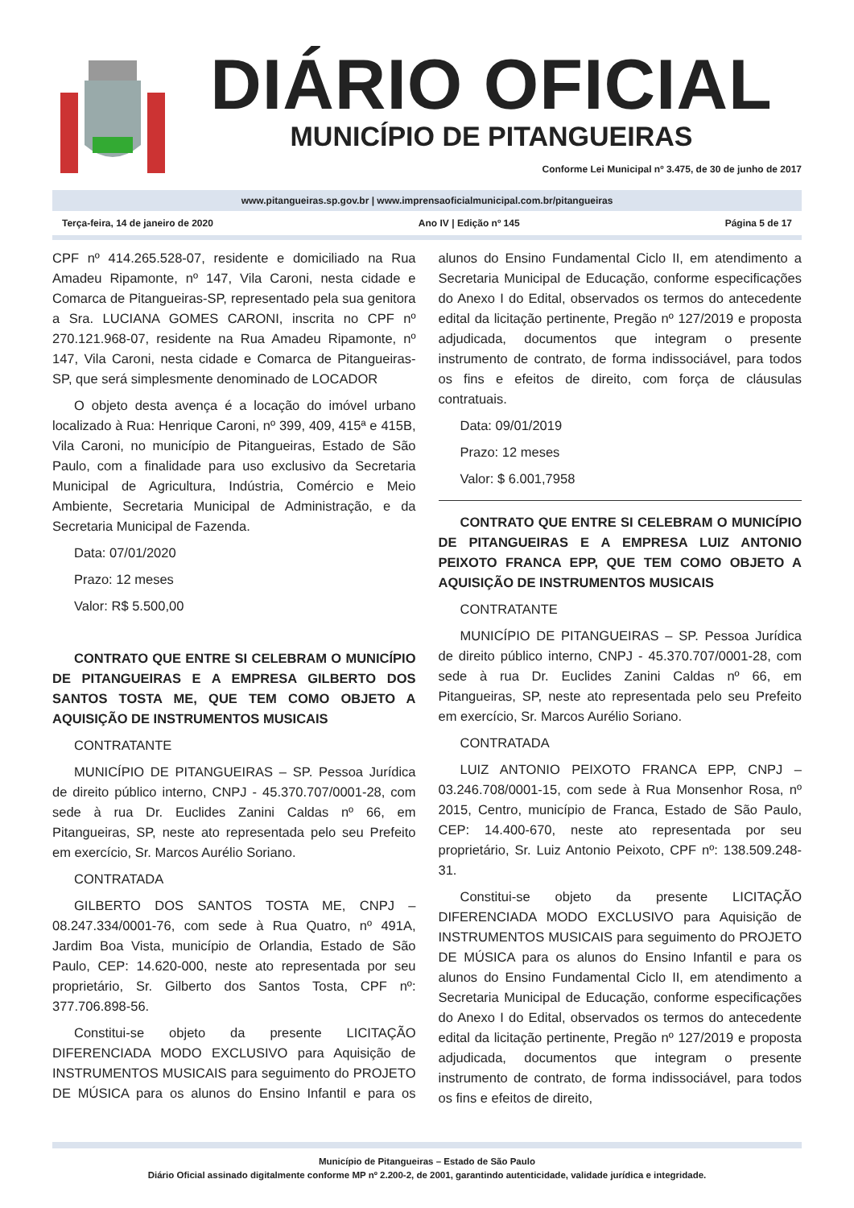DIÁRIO OFICIAL
MUNICÍPIO DE PITANGUEIRAS
Conforme Lei Municipal nº 3.475, de 30 de junho de 2017
www.pitangueiras.sp.gov.br | www.imprensaoficialmunicipal.com.br/pitangueiras
Terça-feira, 14 de janeiro de 2020 Ano IV | Edição nº 145 Página 5 de 17
CPF nº 414.265.528-07, residente e domiciliado na Rua Amadeu Ripamonte, nº 147, Vila Caroni, nesta cidade e Comarca de Pitangueiras-SP, representado pela sua genitora a Sra. LUCIANA GOMES CARONI, inscrita no CPF nº 270.121.968-07, residente na Rua Amadeu Ripamonte, nº 147, Vila Caroni, nesta cidade e Comarca de Pitangueiras-SP, que será simplesmente denominado de LOCADOR
O objeto desta avença é a locação do imóvel urbano localizado à Rua: Henrique Caroni, nº 399, 409, 415ª e 415B, Vila Caroni, no município de Pitangueiras, Estado de São Paulo, com a finalidade para uso exclusivo da Secretaria Municipal de Agricultura, Indústria, Comércio e Meio Ambiente, Secretaria Municipal de Administração, e da Secretaria Municipal de Fazenda.
Data: 07/01/2020
Prazo: 12 meses
Valor: R$ 5.500,00
CONTRATO QUE ENTRE SI CELEBRAM O MUNICÍPIO DE PITANGUEIRAS E A EMPRESA GILBERTO DOS SANTOS TOSTA ME, QUE TEM COMO OBJETO A AQUISIÇÃO DE INSTRUMENTOS MUSICAIS
CONTRATANTE
MUNICÍPIO DE PITANGUEIRAS – SP. Pessoa Jurídica de direito público interno, CNPJ - 45.370.707/0001-28, com sede à rua Dr. Euclides Zanini Caldas nº 66, em Pitangueiras, SP, neste ato representada pelo seu Prefeito em exercício, Sr. Marcos Aurélio Soriano.
CONTRATADA
GILBERTO DOS SANTOS TOSTA ME, CNPJ – 08.247.334/0001-76, com sede à Rua Quatro, nº 491A, Jardim Boa Vista, município de Orlandia, Estado de São Paulo, CEP: 14.620-000, neste ato representada por seu proprietário, Sr. Gilberto dos Santos Tosta, CPF nº: 377.706.898-56.
Constitui-se objeto da presente LICITAÇÃO DIFERENCIADA MODO EXCLUSIVO para Aquisição de INSTRUMENTOS MUSICAIS para seguimento do PROJETO DE MÚSICA para os alunos do Ensino Infantil e para os alunos do Ensino Fundamental Ciclo II, em atendimento a Secretaria Municipal de Educação, conforme especificações do Anexo I do Edital, observados os termos do antecedente edital da licitação pertinente, Pregão nº 127/2019 e proposta adjudicada, documentos que integram o presente instrumento de contrato, de forma indissociável, para todos os fins e efeitos de direito, com força de cláusulas contratuais.
Data: 09/01/2019
Prazo: 12 meses
Valor: $ 6.001,7958
CONTRATO QUE ENTRE SI CELEBRAM O MUNICÍPIO DE PITANGUEIRAS E A EMPRESA LUIZ ANTONIO PEIXOTO FRANCA EPP, QUE TEM COMO OBJETO A AQUISIÇÃO DE INSTRUMENTOS MUSICAIS
CONTRATANTE
MUNICÍPIO DE PITANGUEIRAS – SP. Pessoa Jurídica de direito público interno, CNPJ - 45.370.707/0001-28, com sede à rua Dr. Euclides Zanini Caldas nº 66, em Pitangueiras, SP, neste ato representada pelo seu Prefeito em exercício, Sr. Marcos Aurélio Soriano.
CONTRATADA
LUIZ ANTONIO PEIXOTO FRANCA EPP, CNPJ – 03.246.708/0001-15, com sede à Rua Monsenhor Rosa, nº 2015, Centro, município de Franca, Estado de São Paulo, CEP: 14.400-670, neste ato representada por seu proprietário, Sr. Luiz Antonio Peixoto, CPF nº: 138.509.248-31.
Constitui-se objeto da presente LICITAÇÃO DIFERENCIADA MODO EXCLUSIVO para Aquisição de INSTRUMENTOS MUSICAIS para seguimento do PROJETO DE MÚSICA para os alunos do Ensino Infantil e para os alunos do Ensino Fundamental Ciclo II, em atendimento a Secretaria Municipal de Educação, conforme especificações do Anexo I do Edital, observados os termos do antecedente edital da licitação pertinente, Pregão nº 127/2019 e proposta adjudicada, documentos que integram o presente instrumento de contrato, de forma indissociável, para todos os fins e efeitos de direito,
Município de Pitangueiras – Estado de São Paulo
Diário Oficial assinado digitalmente conforme MP nº 2.200-2, de 2001, garantindo autenticidade, validade jurídica e integridade.